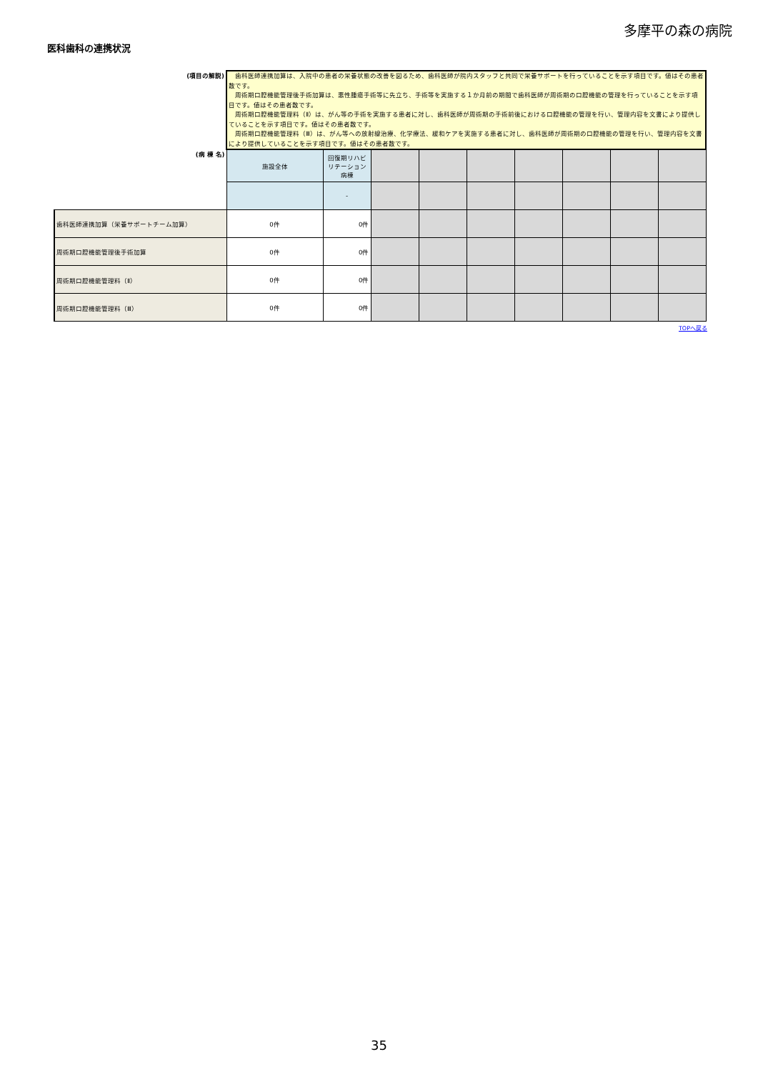多摩平の森の病院
医科歯科の連携状況
| (項目の解説) | 歯科医師連携加算は、入院中の患者の栄養状態の改善を図るため、歯科医師が院内スタッフと共同で栄養サポートを行っていることを示す項目です。値はその患者数です。 周術期口腔機能管理後手術加算は、悪性腫瘍手術等に先立ち、手術等を実施する１か月前の期間で歯科医師が周術期の口腔機能の管理を行っていることを示す項目です。値はその患者数です。 周術期口腔機能管理料（Ⅱ）は、がん等の手術を実施する患者に対し、歯科医師が周術期の手術前後における口腔機能の管理を行い、管理内容を文書により提供していることを示す項目です。値はその患者数です。 周術期口腔機能管理料（Ⅲ）は、がん等への放射線治療、化学療法、緩和ケアを実施する患者に対し、歯科医師が周術期の口腔機能の管理を行い、管理内容を文書により提供していることを示す項目です。値はその患者数です。 | | | | | | | | |
| (病 棟 名) | 施設全体 | 回復期リハビリテーション病棟 | | | | | | | |
| | | - | | | | | | | |
| 歯科医師連携加算（栄養サポートチーム加算） | 0件 | 0件 | | | | | | | |
| 周術期口腔機能管理後手術加算 | 0件 | 0件 | | | | | | | |
| 周術期口腔機能管理料（Ⅱ） | 0件 | 0件 | | | | | | | |
| 周術期口腔機能管理料（Ⅲ） | 0件 | 0件 | | | | | | | |
TOPへ戻る
35